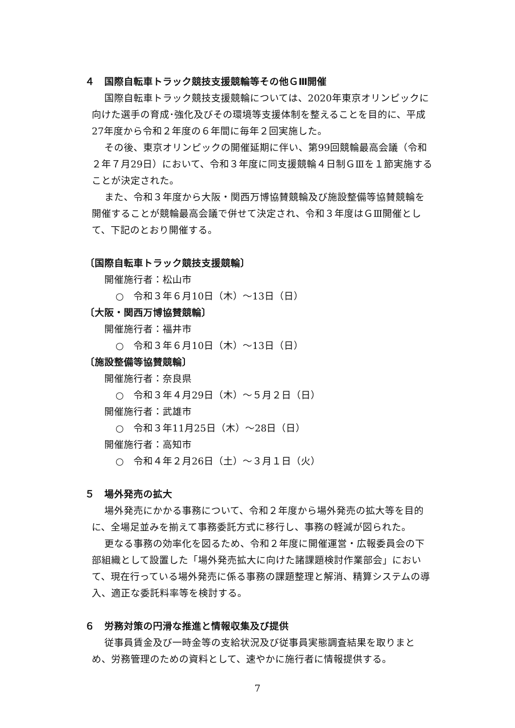４　国際自転車トラック競技支援競輪等その他ＧⅢ開催
国際自転車トラック競技支援競輪については、2020年東京オリンピックに向けた選手の育成･強化及びその環境等支援体制を整えることを目的に、平成27年度から令和２年度の６年間に毎年２回実施した。
その後、東京オリンピックの開催延期に伴い、第99回競輪最高会議（令和２年７月29日）において、令和３年度に同支援競輪４日制ＧⅢを１節実施することが決定された。
また、令和３年度から大阪・関西万博協賛競輪及び施設整備等協賛競輪を開催することが競輪最高会議で併せて決定され、令和３年度はＧⅢ開催として、下記のとおり開催する。
〔国際自転車トラック競技支援競輪〕
開催施行者：松山市
○　令和３年６月10日（木）～13日（日）
〔大阪・関西万博協賛競輪〕
開催施行者：福井市
○　令和３年６月10日（木）～13日（日）
〔施設整備等協賛競輪〕
開催施行者：奈良県
○　令和３年４月29日（木）～５月２日（日）
開催施行者：武雄市
○　令和３年11月25日（木）～28日（日）
開催施行者：高知市
○　令和４年２月26日（土）～３月１日（火）
５　場外発売の拡大
場外発売にかかる事務について、令和２年度から場外発売の拡大等を目的に、全場足並みを揃えて事務委託方式に移行し、事務の軽減が図られた。
更なる事務の効率化を図るため、令和２年度に開催運営・広報委員会の下部組織として設置した「場外発売拡大に向けた諸課題検討作業部会」において、現在行っている場外発売に係る事務の課題整理と解消、精算システムの導入、適正な委託料率等を検討する。
６　労務対策の円滑な推進と情報収集及び提供
従事員賃金及び一時金等の支給状況及び従事員実態調査結果を取りまとめ、労務管理のための資料として、速やかに施行者に情報提供する。
7